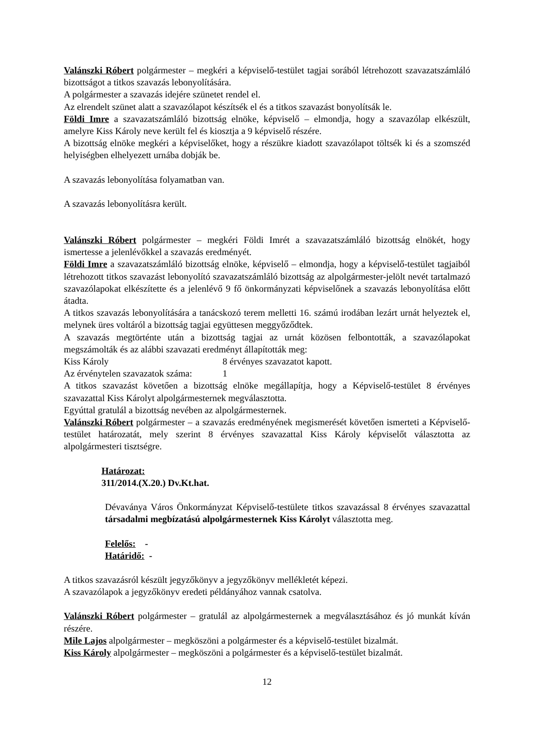Valánszki Róbert polgármester – megkéri a képviselő-testület tagjai sorából létrehozott szavazatszámláló bizottságot a titkos szavazás lebonyolítására.
A polgármester a szavazás idejére szünetet rendel el.
Az elrendelt szünet alatt a szavazólapot készítsék el és a titkos szavazást bonyolítsák le.
Földi Imre a szavazatszámláló bizottság elnöke, képviselő – elmondja, hogy a szavazólap elkészült, amelyre Kiss Károly neve került fel és kiosztja a 9 képviselő részére.
A bizottság elnöke megkéri a képviselőket, hogy a részükre kiadott szavazólapot töltsék ki és a szomszéd helyiségben elhelyezett urnába dobják be.
A szavazás lebonyolítása folyamatban van.
A szavazás lebonyolításra került.
Valánszki Róbert polgármester – megkéri Földi Imrét a szavazatszámláló bizottság elnökét, hogy ismertesse a jelenlévőkkel a szavazás eredményét.
Földi Imre a szavazatszámláló bizottság elnöke, képviselő – elmondja, hogy a képviselő-testület tagjaiból létrehozott titkos szavazást lebonyolító szavazatszámláló bizottság az alpolgármester-jelölt nevét tartalmazó szavazólapokat elkészítette és a jelenlévő 9 fő önkormányzati képviselőnek a szavazás lebonyolítása előtt átadta.
A titkos szavazás lebonyolítására a tanácskozó terem melletti 16. számú irodában lezárt urnát helyeztek el, melynek üres voltáról a bizottság tagjai együttesen meggyőződtek.
A szavazás megtörténte után a bizottság tagjai az urnát közösen felbontották, a szavazólapokat megszámolták és az alábbi szavazati eredményt állapították meg:
Kiss Károly 8 érvényes szavazatot kapott.
Az érvénytelen szavazatok száma: 1
A titkos szavazást követően a bizottság elnöke megállapítja, hogy a Képviselő-testület 8 érvényes szavazattal Kiss Károlyt alpolgármesternek megválasztotta.
Egyúttal gratulál a bizottság nevében az alpolgármesternek.
Valánszki Róbert polgármester – a szavazás eredményének megismerését követően ismerteti a Képviselő-testület határozatát, mely szerint 8 érvényes szavazattal Kiss Károly képviselőt választotta az alpolgármesteri tisztségre.
Határozat:
311/2014.(X.20.) Dv.Kt.hat.
Dévaványa Város Önkormányzat Képviselő-testülete titkos szavazással 8 érvényes szavazattal társadalmi megbízatású alpolgármesternek Kiss Károlyt választotta meg.
Felelős: -
Határidő: -
A titkos szavazásról készült jegyzőkönyv a jegyzőkönyv mellékletét képezi.
A szavazólapok a jegyzőkönyv eredeti példányához vannak csatolva.
Valánszki Róbert polgármester – gratulál az alpolgármesternek a megválasztásához és jó munkát kíván részére.
Mile Lajos alpolgármester – megköszöni a polgármester és a képviselő-testület bizalmát.
Kiss Károly alpolgármester – megköszöni a polgármester és a képviselő-testület bizalmát.
12